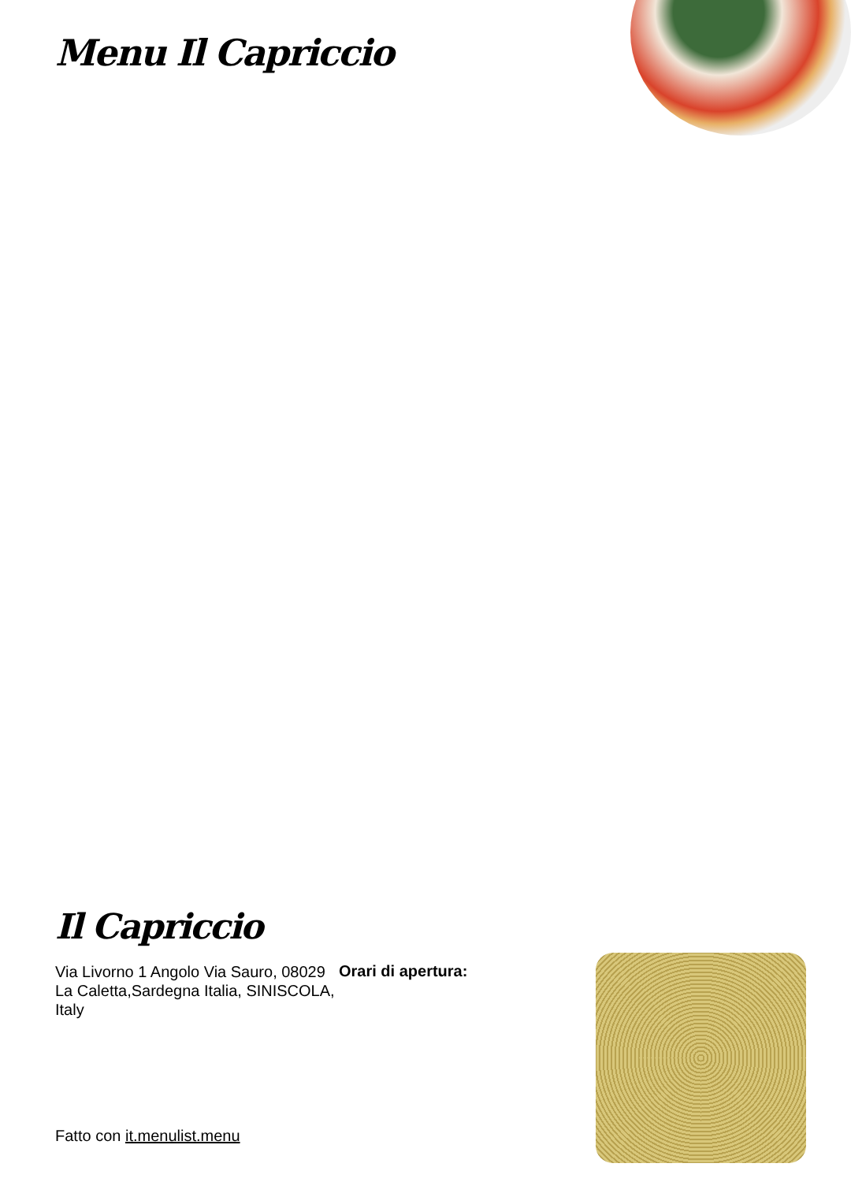Menu Il Capriccio
Il Capriccio
Via Livorno 1 Angolo Via Sauro, 08029 La Caletta,Sardegna Italia, SINISCOLA, Italy
Orari di apertura:
Fatto con it.menulist.menu